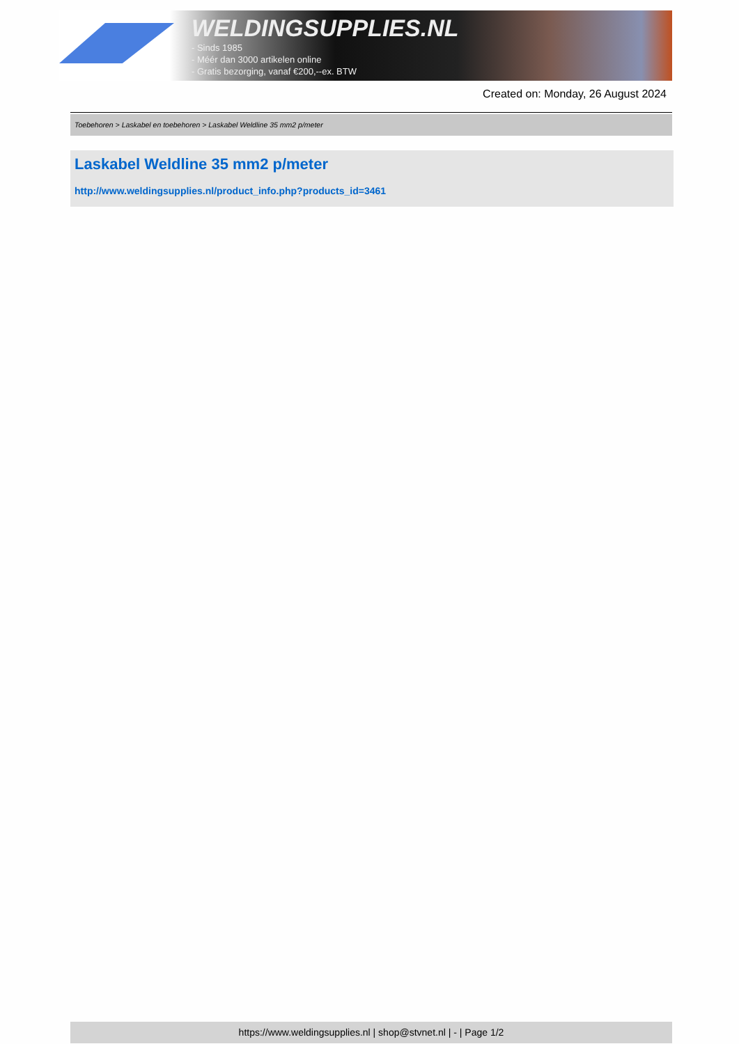WELDINGSUPPLIES.NL
- Sinds 1985
- Méér dan 3000 artikelen online
- Gratis bezorging, vanaf €200,--ex. BTW
Created on: Monday, 26 August 2024
Toebehoren > Laskabel en toebehoren > Laskabel Weldline 35 mm2 p/meter
Laskabel Weldline 35 mm2 p/meter
http://www.weldingsupplies.nl/product_info.php?products_id=3461
https://www.weldingsupplies.nl | shop@stvnet.nl | - | Page 1/2